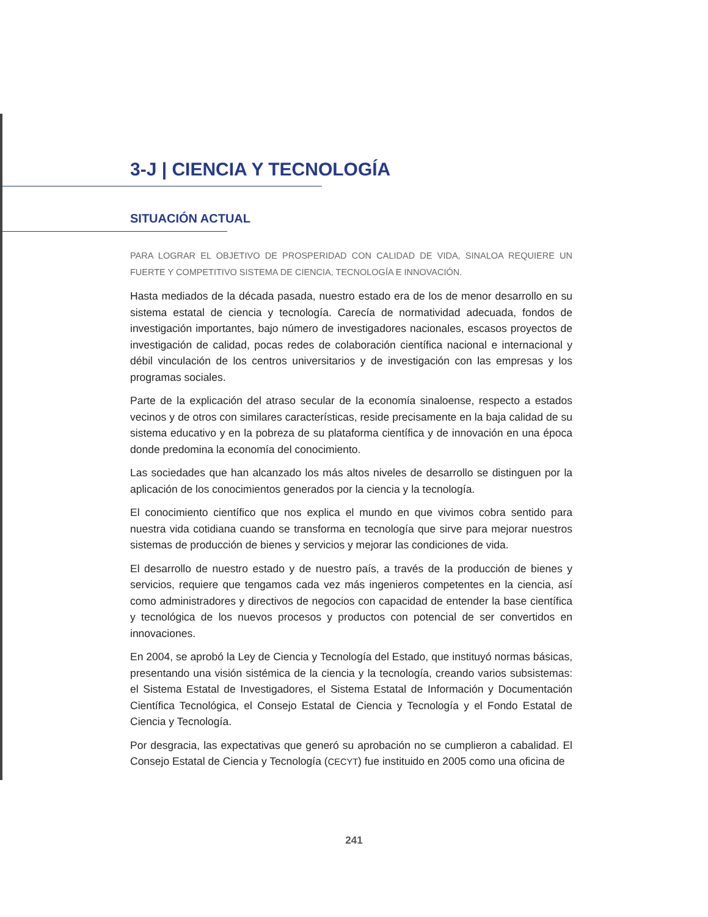3-J | CIENCIA Y TECNOLOGÍA
SITUACIÓN ACTUAL
PARA LOGRAR EL OBJETIVO DE PROSPERIDAD CON CALIDAD DE VIDA, SINALOA REQUIERE UN FUERTE Y COMPETITIVO SISTEMA DE CIENCIA, TECNOLOGÍA E INNOVACIÓN.
Hasta mediados de la década pasada, nuestro estado era de los de menor desarrollo en su sistema estatal de ciencia y tecnología. Carecía de normatividad adecuada, fondos de investigación importantes, bajo número de investigadores nacionales, escasos proyectos de investigación de calidad, pocas redes de colaboración científica nacional e internacional y débil vinculación de los centros universitarios y de investigación con las empresas y los programas sociales.
Parte de la explicación del atraso secular de la economía sinaloense, respecto a estados vecinos y de otros con similares características, reside precisamente en la baja calidad de su sistema educativo y en la pobreza de su plataforma científica y de innovación en una época donde predomina la economía del conocimiento.
Las sociedades que han alcanzado los más altos niveles de desarrollo se distinguen por la aplicación de los conocimientos generados por la ciencia y la tecnología.
El conocimiento científico que nos explica el mundo en que vivimos cobra sentido para nuestra vida cotidiana cuando se transforma en tecnología que sirve para mejorar nuestros sistemas de producción de bienes y servicios y mejorar las condiciones de vida.
El desarrollo de nuestro estado y de nuestro país, a través de la producción de bienes y servicios, requiere que tengamos cada vez más ingenieros competentes en la ciencia, así como administradores y directivos de negocios con capacidad de entender la base científica y tecnológica de los nuevos procesos y productos con potencial de ser convertidos en innovaciones.
En 2004, se aprobó la Ley de Ciencia y Tecnología del Estado, que instituyó normas básicas, presentando una visión sistémica de la ciencia y la tecnología, creando varios subsistemas: el Sistema Estatal de Investigadores, el Sistema Estatal de Información y Documentación Científica Tecnológica, el Consejo Estatal de Ciencia y Tecnología y el Fondo Estatal de Ciencia y Tecnología.
Por desgracia, las expectativas que generó su aprobación no se cumplieron a cabalidad. El Consejo Estatal de Ciencia y Tecnología (CECYT) fue instituido en 2005 como una oficina de
241